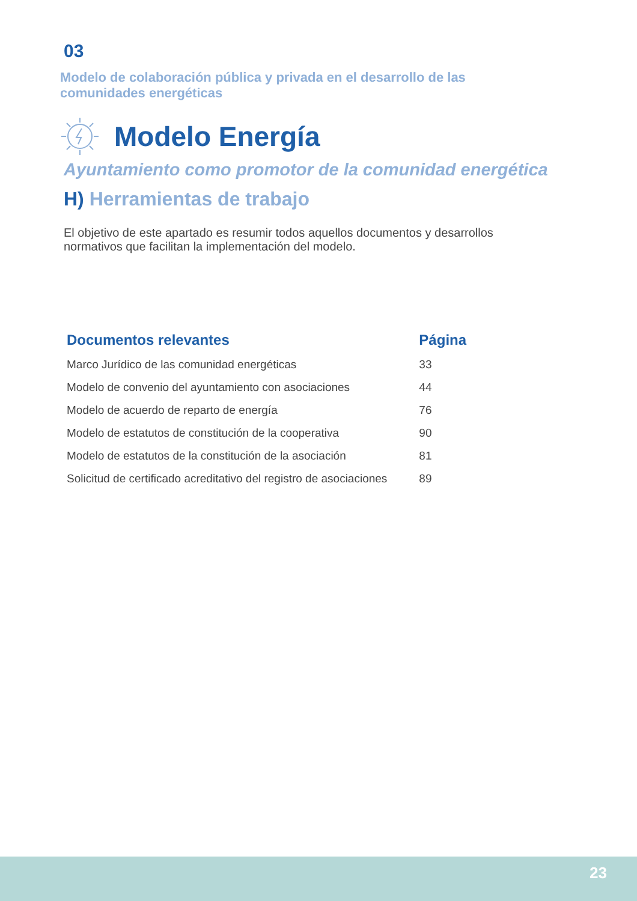03
Modelo de colaboración pública y privada en el desarrollo de las
comunidades energéticas
Modelo Energía
Ayuntamiento como promotor de la comunidad energética
H) Herramientas de trabajo
El objetivo de este apartado es resumir todos aquellos documentos y desarrollos
normativos que facilitan la implementación del modelo.
| Documentos relevantes | Página |
| --- | --- |
| Marco Jurídico de las comunidad energéticas | 33 |
| Modelo de convenio del ayuntamiento con asociaciones | 44 |
| Modelo de acuerdo de reparto de energía | 76 |
| Modelo de estatutos de constitución de la cooperativa | 90 |
| Modelo de estatutos de la constitución de la asociación | 81 |
| Solicitud de certificado acreditativo del registro de asociaciones | 89 |
23